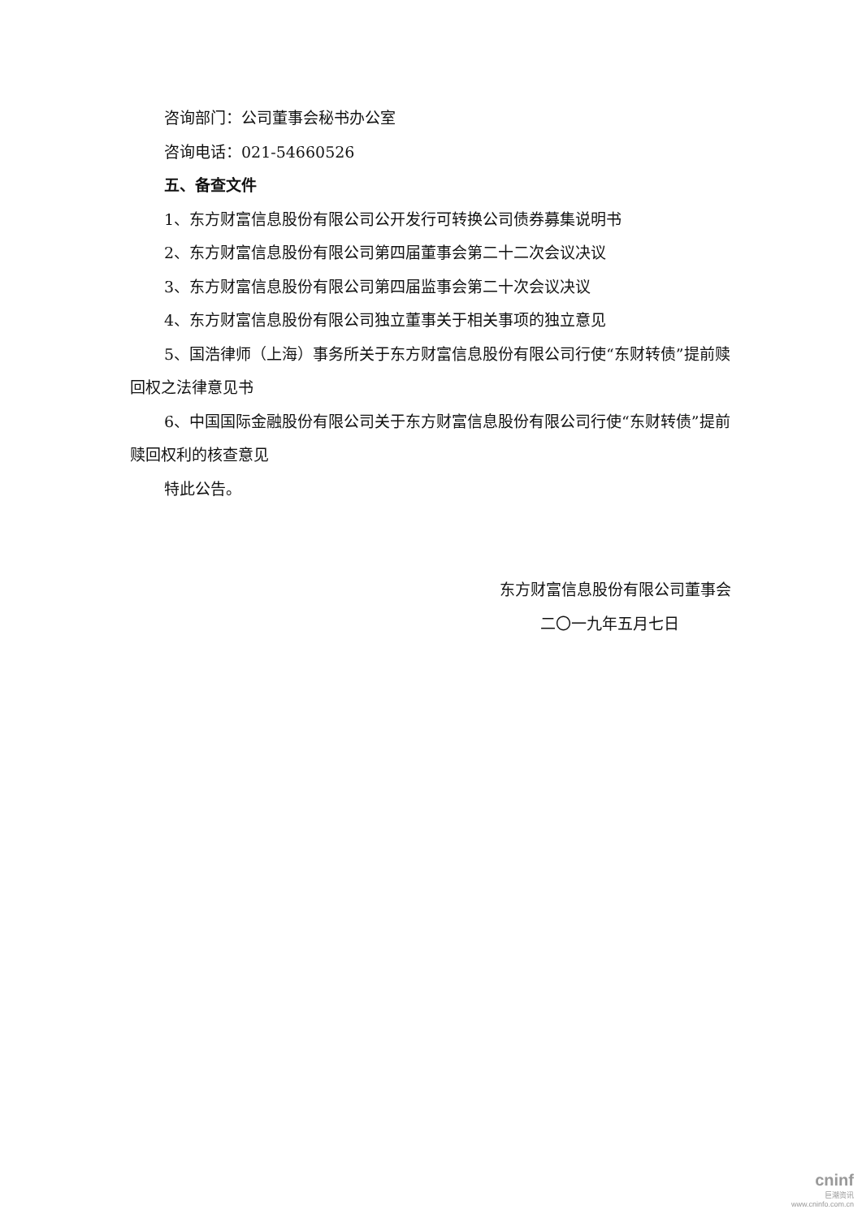咨询部门：公司董事会秘书办公室
咨询电话：021-54660526
五、备查文件
1、东方财富信息股份有限公司公开发行可转换公司债券募集说明书
2、东方财富信息股份有限公司第四届董事会第二十二次会议决议
3、东方财富信息股份有限公司第四届监事会第二十次会议决议
4、东方财富信息股份有限公司独立董事关于相关事项的独立意见
5、国浩律师（上海）事务所关于东方财富信息股份有限公司行使“东财转债”提前赎回权之法律意见书
6、中国国际金融股份有限公司关于东方财富信息股份有限公司行使“东财转债”提前赎回权利的核查意见
特此公告。
东方财富信息股份有限公司董事会
二〇一九年五月七日
cninf
巨潮资讯
www.cninfo.com.cn